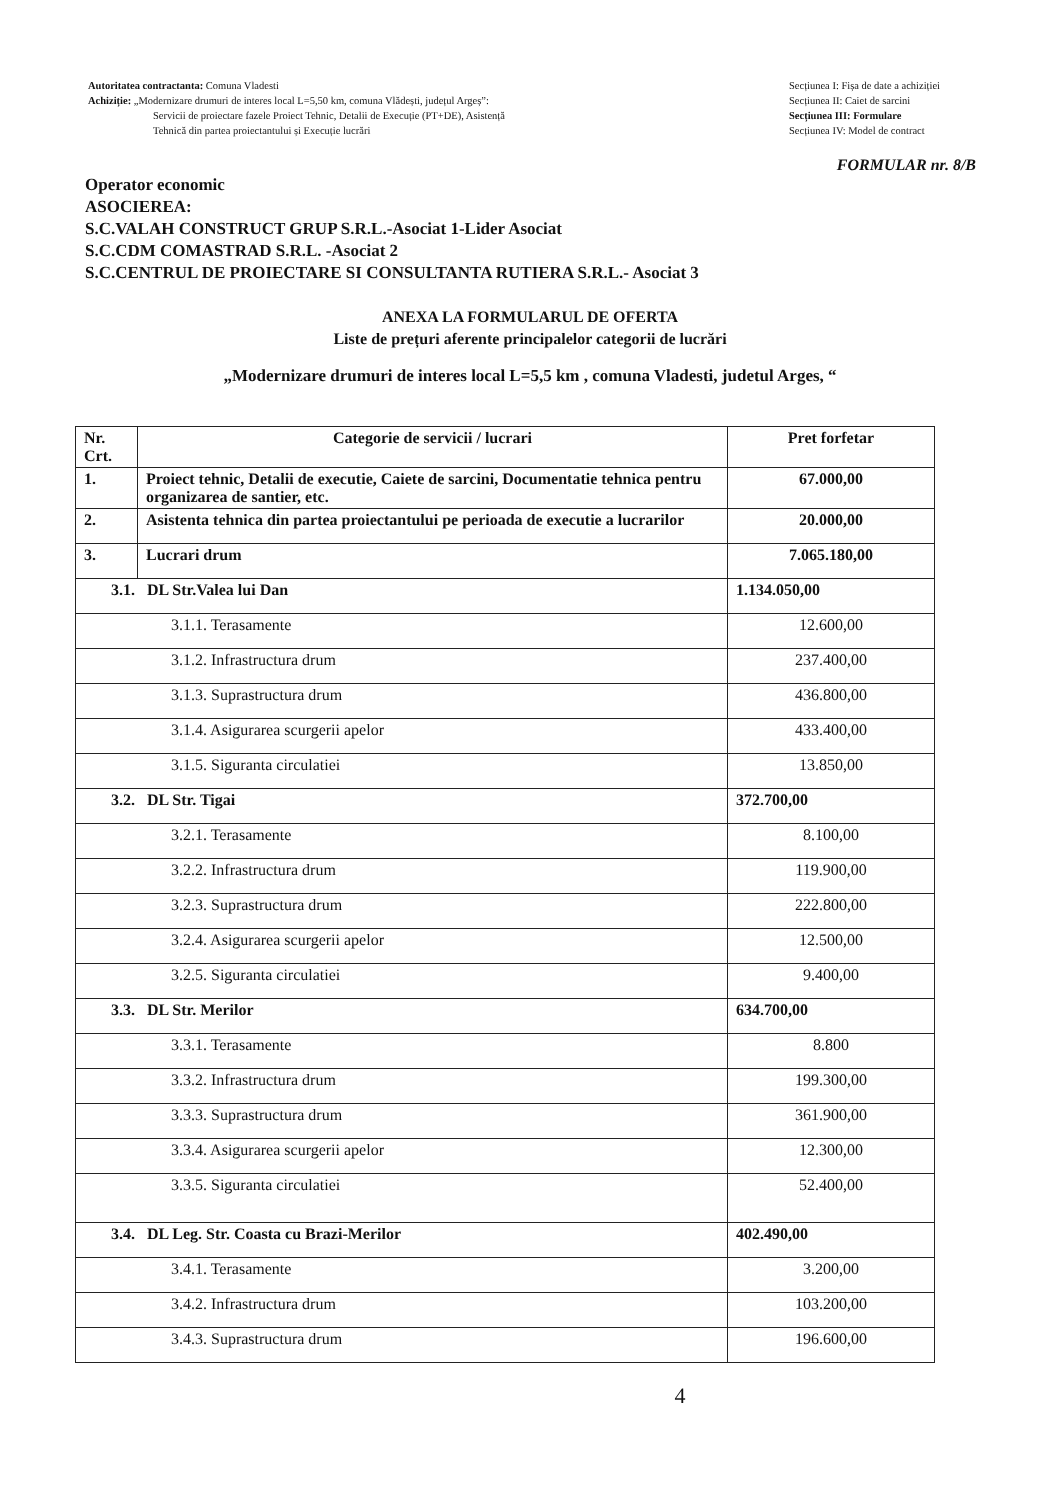Autoritatea contractanta: Comuna Vladesti
Achiziție: „Modernizare drumuri de interes local L=5,50 km, comuna Vlădești, județul Argeș”:
Servicii de proiectare fazele Proiect Tehnic, Detalii de Execuție (PT+DE), Asistență
Tehnică din partea proiectantului și Execuție lucrări
Secțiunea I: Fișa de date a achiziției
Secțiunea II: Caiet de sarcini
Secțiunea III: Formulare
Secțiunea IV: Model de contract
FORMULAR nr. 8/B
Operator economic
ASOCIEREA:
S.C.VALAH CONSTRUCT GRUP S.R.L.-Asociat 1-Lider Asociat
S.C.CDM COMASTRAD S.R.L. -Asociat 2
S.C.CENTRUL DE PROIECTARE SI CONSULTANTA RUTIERA S.R.L.- Asociat 3
ANEXA LA FORMULARUL DE OFERTA
Liste de prețuri aferente principalelor categorii de lucrări
„Modernizare drumuri de interes local L=5,5 km , comuna Vladesti, judetul Arges, “
| Nr. Crt. | Categorie de servicii / lucrari | Pret forfetar |
| --- | --- | --- |
| 1. | Proiect tehnic, Detalii de executie, Caiete de sarcini, Documentatie tehnica pentru organizarea de santier, etc. | 67.000,00 |
| 2. | Asistenta tehnica din partea proiectantului pe perioada de executie a lucrarilor | 20.000,00 |
| 3. | Lucrari drum | 7.065.180,00 |
| 3.1. DL Str.Valea lui Dan | | 1.134.050,00 |
| 3.1.1. Terasamente | | 12.600,00 |
| 3.1.2. Infrastructura drum | | 237.400,00 |
| 3.1.3. Suprastructura drum | | 436.800,00 |
| 3.1.4. Asigurarea scurgerii apelor | | 433.400,00 |
| 3.1.5. Siguranta circulatiei | | 13.850,00 |
| 3.2. DL Str. Tigai | | 372.700,00 |
| 3.2.1. Terasamente | | 8.100,00 |
| 3.2.2. Infrastructura drum | | 119.900,00 |
| 3.2.3. Suprastructura drum | | 222.800,00 |
| 3.2.4. Asigurarea scurgerii apelor | | 12.500,00 |
| 3.2.5. Siguranta circulatiei | | 9.400,00 |
| 3.3. DL Str. Merilor | | 634.700,00 |
| 3.3.1. Terasamente | | 8.800 |
| 3.3.2. Infrastructura drum | | 199.300,00 |
| 3.3.3. Suprastructura drum | | 361.900,00 |
| 3.3.4. Asigurarea scurgerii apelor | | 12.300,00 |
| 3.3.5. Siguranta circulatiei | | 52.400,00 |
| 3.4. DL Leg. Str. Coasta cu Brazi-Merilor | | 402.490,00 |
| 3.4.1. Terasamente | | 3.200,00 |
| 3.4.2. Infrastructura drum | | 103.200,00 |
| 3.4.3. Suprastructura drum | | 196.600,00 |
4